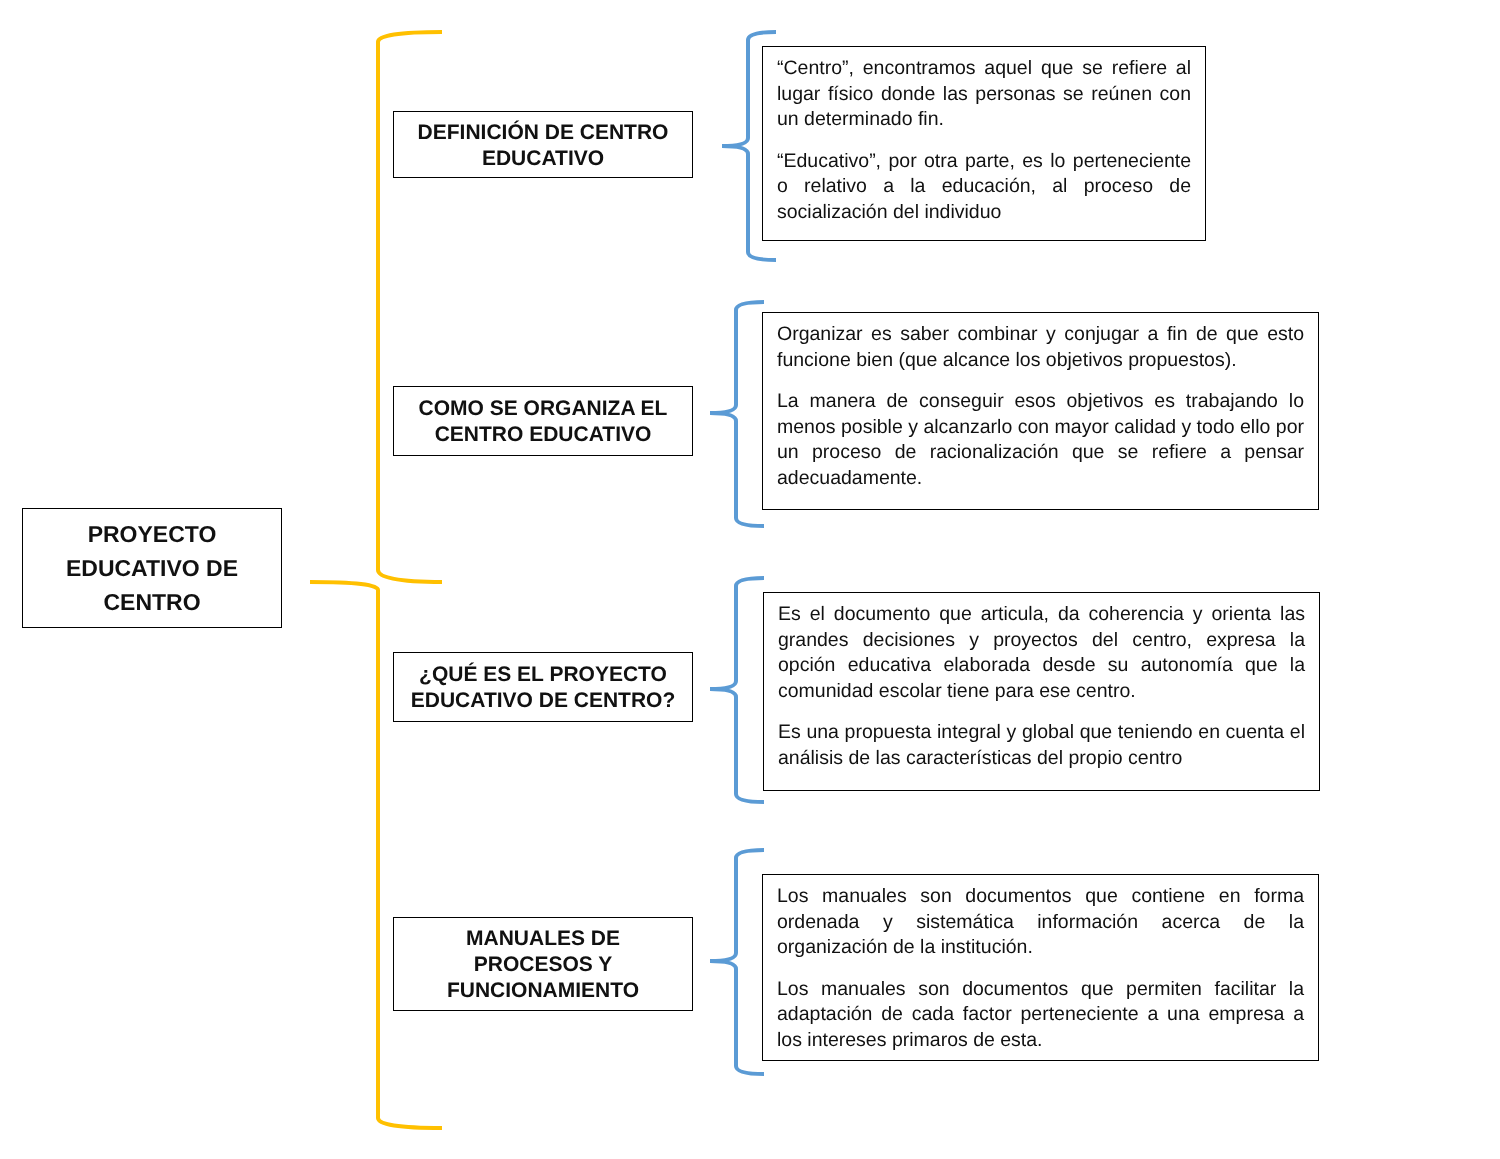PROYECTO
EDUCATIVO DE
CENTRO
DEFINICIÓN DE CENTRO
EDUCATIVO
“Centro”, encontramos aquel que se refiere al lugar físico donde las personas se reúnen con un determinado fin.
“Educativo”, por otra parte, es lo perteneciente o relativo a la educación, al proceso de socialización del individuo
COMO SE ORGANIZA EL
CENTRO EDUCATIVO
Organizar es saber combinar y conjugar a fin de que esto funcione bien (que alcance los objetivos propuestos).
La manera de conseguir esos objetivos es trabajando lo menos posible y alcanzarlo con mayor calidad y todo ello por un proceso de racionalización que se refiere a pensar adecuadamente.
¿QUÉ ES EL PROYECTO
EDUCATIVO DE CENTRO?
Es el documento que articula, da coherencia y orienta las grandes decisiones y proyectos del centro, expresa la opción educativa elaborada desde su autonomía que la comunidad escolar tiene para ese centro.
Es una propuesta integral y global que teniendo en cuenta el análisis de las características del propio centro
MANUALES DE
PROCESOS Y
FUNCIONAMIENTO
Los manuales son documentos que contiene en forma ordenada y sistemática información acerca de la organización de la institución.
Los manuales son documentos que permiten facilitar la adaptación de cada factor perteneciente a una empresa a los intereses primaros de esta.